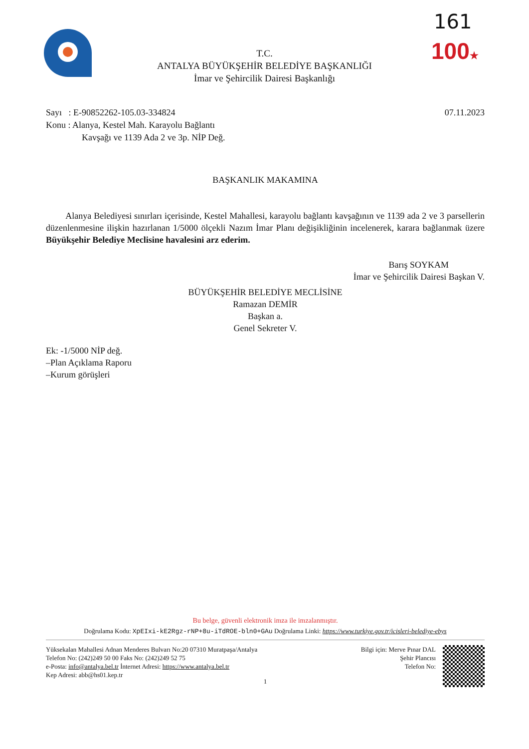161
100★
T.C.
ANTALYA BÜYÜKŞEHİR BELEDİYE BAŞKANLIĞI
İmar ve Şehircilik Dairesi Başkanlığı
Sayı : E-90852262-105.03-334824 07.11.2023
Konu : Alanya, Kestel Mah. Karayolu Bağlantı
Kavşağı ve 1139 Ada 2 ve 3p. NİP Değ.
BAŞKANLIK MAKAMINA
Alanya Belediyesi sınırları içerisinde, Kestel Mahallesi, karayolu bağlantı kavşağının ve 1139 ada 2 ve 3 parsellerin düzenlenmesine ilişkin hazırlanan 1/5000 ölçekli Nazım İmar Planı değişikliğinin incelenerek, karara bağlanmak üzere Büyükşehir Belediye Meclisine havalesini arz ederim.
Barış SOYKAM
İmar ve Şehircilik Dairesi Başkan V.
BÜYÜKŞEHİR BELEDİYE MECLİSİNE
Ramazan DEMİR
Başkan a.
Genel Sekreter V.
Ek: -1/5000 NİP değ.
–Plan Açıklama Raporu
–Kurum görüşleri
Bu belge, güvenli elektronik imza ile imzalanmıştır.
Doğrulama Kodu: XpEIxi-kE2Rgz-rNP+8u-iTdROE-bln0+GAu Doğrulama Linki: https://www.turkiye.gov.tr/icisleri-belediye-ebys
Yüksekalan Mahallesi Adnan Menderes Bulvarı No:20 07310 Muratpaşa/Antalya
Telefon No: (242)249 50 00 Faks No: (242)249 52 75
e-Posta: info@antalya.bel.tr İnternet Adresi: https://www.antalya.bel.tr
Kep Adresi: abb@hs01.kep.tr
Bilgi için: Merve Pınar DAL
Şehir Plancısı
Telefon No:
1